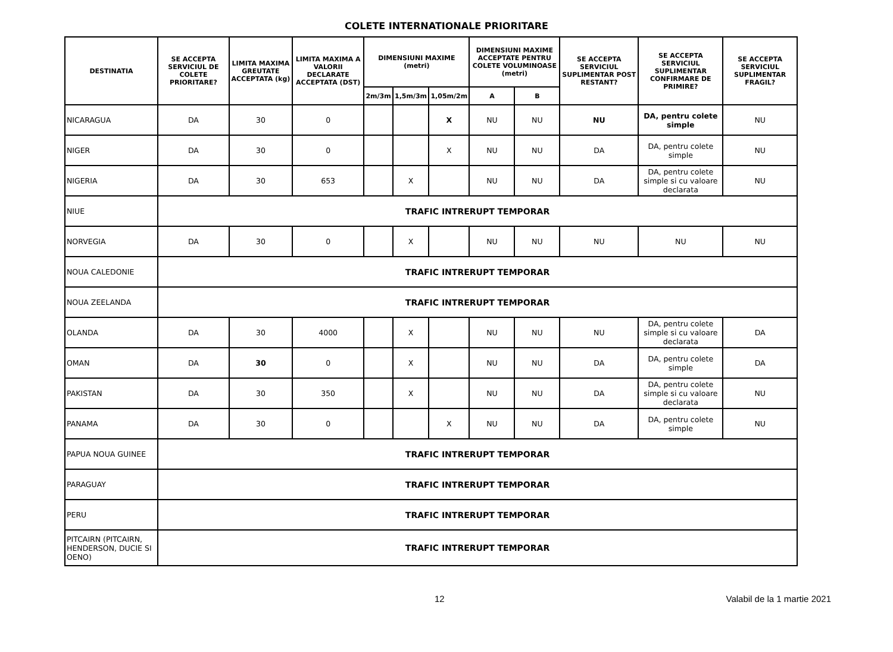COLETE INTERNATIONALE PRIORITARE
| DESTINATIA | SE ACCEPTA SERVICIUL DE COLETE PRIORITARE? | LIMITA MAXIMA GREUTATE ACCEPTATA (kg) | LIMITA MAXIMA A VALORII DECLARATE ACCEPTATA (DST) | DIMENSIUNI MAXIME (metri) | | | DIMENSIUNI MAXIME ACCEPTATE PENTRU COLETE VOLUMINOASE (metri) | | SE ACCEPTA SERVICIUL SUPLIMENTAR POST RESTANT? | SE ACCEPTA SERVICIUL SUPLIMENTAR CONFIRMARE DE PRIMIRE? | SE ACCEPTA SERVICIUL SUPLIMENTAR FRAGIL? |
| --- | --- | --- | --- | --- | --- | --- | --- | --- | --- | --- | --- |
| | | | | 2m/3m | 1,5m/3m | 1,05m/2m | A | B | | | |
| NICARAGUA | DA | 30 | 0 | | | X | NU | NU | NU | DA, pentru colete simple | NU |
| NIGER | DA | 30 | 0 | | | X | NU | NU | DA | DA, pentru colete simple | NU |
| NIGERIA | DA | 30 | 653 | | X | | NU | NU | DA | DA, pentru colete simple si cu valoare declarata | NU |
| NIUE | TRAFIC INTRERUPT TEMPORAR | | | | | | | | | | |
| NORVEGIA | DA | 30 | 0 | | X | | NU | NU | NU | NU | NU |
| NOUA CALEDONIE | TRAFIC INTRERUPT TEMPORAR | | | | | | | | | | |
| NOUA ZEELANDA | TRAFIC INTRERUPT TEMPORAR | | | | | | | | | | |
| OLANDA | DA | 30 | 4000 | | X | | NU | NU | NU | DA, pentru colete simple si cu valoare declarata | DA |
| OMAN | DA | 30 | 0 | | X | | NU | NU | DA | DA, pentru colete simple | DA |
| PAKISTAN | DA | 30 | 350 | | X | | NU | NU | DA | DA, pentru colete simple si cu valoare declarata | NU |
| PANAMA | DA | 30 | 0 | | | X | NU | NU | DA | DA, pentru colete simple | NU |
| PAPUA NOUA GUINEE | TRAFIC INTRERUPT TEMPORAR | | | | | | | | | | |
| PARAGUAY | TRAFIC INTRERUPT TEMPORAR | | | | | | | | | | |
| PERU | TRAFIC INTRERUPT TEMPORAR | | | | | | | | | | |
| PITCAIRN (PITCAIRN, HENDERSON, DUCIE SI OENO) | TRAFIC INTRERUPT TEMPORAR | | | | | | | | | | |
12 Valabil de la 1 martie 2021